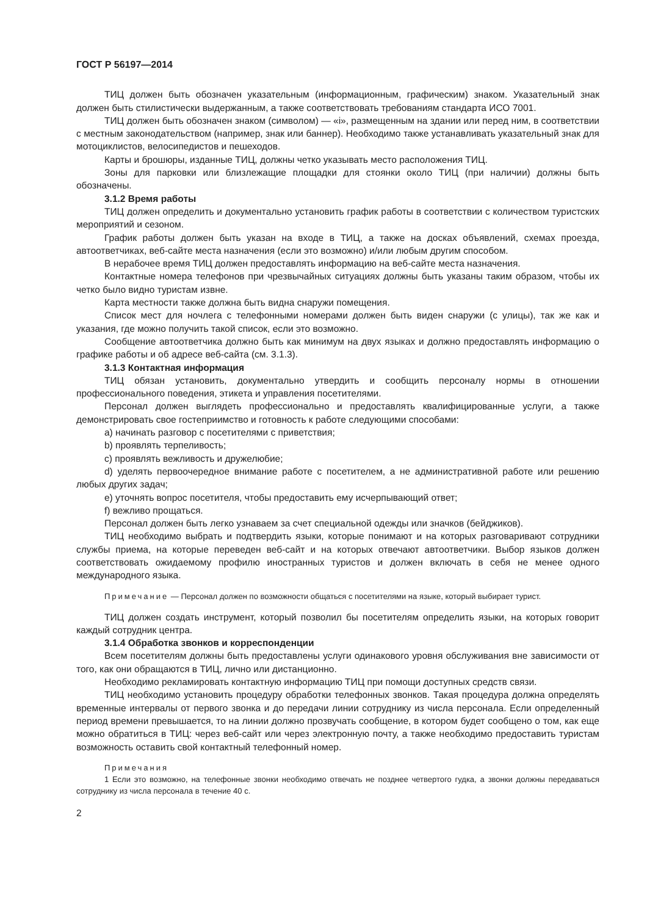ГОСТ Р 56197—2014
ТИЦ должен быть обозначен указательным (информационным, графическим) знаком. Указательный знак должен быть стилистически выдержанным, а также соответствовать требованиям стандарта ИСО 7001.
ТИЦ должен быть обозначен знаком (символом) — «i», размещенным на здании или перед ним, в соответствии с местным законодательством (например, знак или баннер). Необходимо также устанавливать указательный знак для мотоциклистов, велосипедистов и пешеходов.
Карты и брошюры, изданные ТИЦ, должны четко указывать место расположения ТИЦ.
Зоны для парковки или близлежащие площадки для стоянки около ТИЦ (при наличии) должны быть обозначены.
3.1.2 Время работы
ТИЦ должен определить и документально установить график работы в соответствии с количеством туристских мероприятий и сезоном.
График работы должен быть указан на входе в ТИЦ, а также на досках объявлений, схемах проезда, автоответчиках, веб-сайте места назначения (если это возможно) и/или любым другим способом.
В нерабочее время ТИЦ должен предоставлять информацию на веб-сайте места назначения.
Контактные номера телефонов при чрезвычайных ситуациях должны быть указаны таким образом, чтобы их четко было видно туристам извне.
Карта местности также должна быть видна снаружи помещения.
Список мест для ночлега с телефонными номерами должен быть виден снаружи (с улицы), так же как и указания, где можно получить такой список, если это возможно.
Сообщение автоответчика должно быть как минимум на двух языках и должно предоставлять информацию о графике работы и об адресе веб-сайта (см. 3.1.3).
3.1.3 Контактная информация
ТИЦ обязан установить, документально утвердить и сообщить персоналу нормы в отношении профессионального поведения, этикета и управления посетителями.
Персонал должен выглядеть профессионально и предоставлять квалифицированные услуги, а также демонстрировать свое гостеприимство и готовность к работе следующими способами:
a) начинать разговор с посетителями с приветствия;
b) проявлять терпеливость;
c) проявлять вежливость и дружелюбие;
d) уделять первоочередное внимание работе с посетителем, а не административной работе или решению любых других задач;
e) уточнять вопрос посетителя, чтобы предоставить ему исчерпывающий ответ;
f) вежливо прощаться.
Персонал должен быть легко узнаваем за счет специальной одежды или значков (бейджиков).
ТИЦ необходимо выбрать и подтвердить языки, которые понимают и на которых разговаривают сотрудники службы приема, на которые переведен веб-сайт и на которых отвечают автоответчики. Выбор языков должен соответствовать ожидаемому профилю иностранных туристов и должен включать в себя не менее одного международного языка.
Примечание — Персонал должен по возможности общаться с посетителями на языке, который выбирает турист.
ТИЦ должен создать инструмент, который позволил бы посетителям определить языки, на которых говорит каждый сотрудник центра.
3.1.4 Обработка звонков и корреспонденции
Всем посетителям должны быть предоставлены услуги одинакового уровня обслуживания вне зависимости от того, как они обращаются в ТИЦ, лично или дистанционно.
Необходимо рекламировать контактную информацию ТИЦ при помощи доступных средств связи.
ТИЦ необходимо установить процедуру обработки телефонных звонков. Такая процедура должна определять временные интервалы от первого звонка и до передачи линии сотруднику из числа персонала. Если определенный период времени превышается, то на линии должно прозвучать сообщение, в котором будет сообщено о том, как еще можно обратиться в ТИЦ: через веб-сайт или через электронную почту, а также необходимо предоставить туристам возможность оставить свой контактный телефонный номер.
Примечания
1 Если это возможно, на телефонные звонки необходимо отвечать не позднее четвертого гудка, а звонки должны передаваться сотруднику из числа персонала в течение 40 с.
2